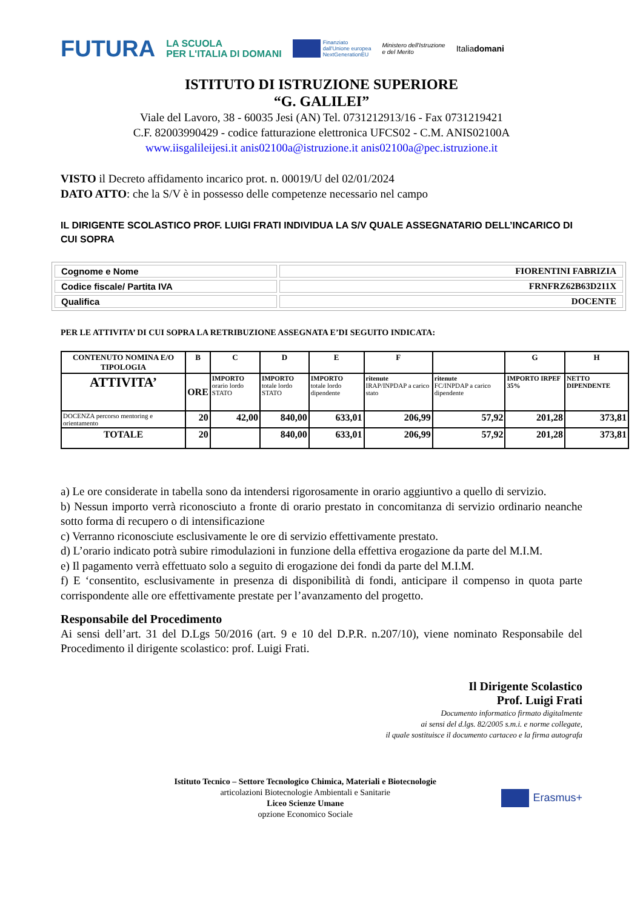FUTURA LA SCUOLA
PER L'ITALIA DI DOMANI Finanziato
dall'Unione europea
NextGenerationEU Ministero dell'Istruzione
e del Merito Italiadomani
ISTITUTO DI ISTRUZIONE SUPERIORE
“G. GALILEI”
Viale del Lavoro, 38 - 60035 Jesi (AN) Tel. 0731212913/16 - Fax 0731219421
C.F. 82003990429 - codice fatturazione elettronica UFCS02 - C.M. ANIS02100A
www.iisgalileijesi.it anis02100a@istruzione.it anis02100a@pec.istruzione.it
VISTO il Decreto affidamento incarico prot. n. 00019/U del 02/01/2024
DATO ATTO: che la S/V è in possesso delle competenze necessario nel campo
IL DIRIGENTE SCOLASTICO PROF. LUIGI FRATI INDIVIDUA LA S/V QUALE ASSEGNATARIO DELL’INCARICO DI CUI SOPRA
| Cognome e Nome | FIORENTINI FABRIZIA |
| Codice fiscale/ Partita IVA | FRNFRZ62B63D211X |
| Qualifica | DOCENTE |
PER LE ATTIVITA’ DI CUI SOPRA LA RETRIBUZIONE ASSEGNATA E’DI SEGUITO INDICATA:
| CONTENUTO NOMINA E/O TIPOLOGIA | B | C | D | E | F | | G | H |
| --- | --- | --- | --- | --- | --- | --- | --- | --- |
| ATTIVITA’ | ORE | IMPORTO orario lordo STATO | IMPORTO totale lordo STATO | IMPORTO totale lordo dipendente | ritenute IRAP/INPDAP a carico stato | ritenute FC/INPDAP a carico dipendente | IMPORTO IRPEF 35% | NETTO DIPENDENTE |
| DOCENZA percorso mentoring e orientamento | 20 | 42,00 | 840,00 | 633,01 | 206,99 | 57,92 | 201,28 | 373,81 |
| TOTALE | 20 | | 840,00 | 633,01 | 206,99 | 57,92 | 201,28 | 373,81 |
a) Le ore considerate in tabella sono da intendersi rigorosamente in orario aggiuntivo a quello di servizio.
b) Nessun importo verrà riconosciuto a fronte di orario prestato in concomitanza di servizio ordinario neanche sotto forma di recupero o di intensificazione
c) Verranno riconosciute esclusivamente le ore di servizio effettivamente prestato.
d) L’orario indicato potrà subire rimodulazioni in funzione della effettiva erogazione da parte del M.I.M.
e) Il pagamento verrà effettuato solo a seguito di erogazione dei fondi da parte del M.I.M.
f) E ‘consentito, esclusivamente in presenza di disponibilità di fondi, anticipare il compenso in quota parte corrispondente alle ore effettivamente prestate per l’avanzamento del progetto.
Responsabile del Procedimento
Ai sensi dell’art. 31 del D.Lgs 50/2016 (art. 9 e 10 del D.P.R. n.207/10), viene nominato Responsabile del Procedimento il dirigente scolastico: prof. Luigi Frati.
Il Dirigente Scolastico
Prof. Luigi Frati
Documento informatico firmato digitalmente
ai sensi del d.lgs. 82/2005 s.m.i. e norme collegate,
il quale sostituisce il documento cartaceo e la firma autografa
Istituto Tecnico – Settore Tecnologico Chimica, Materiali e Biotecnologie
articolazioni Biotecnologie Ambientali e Sanitarie
Liceo Scienze Umane
opzione Economico Sociale
Erasmus+